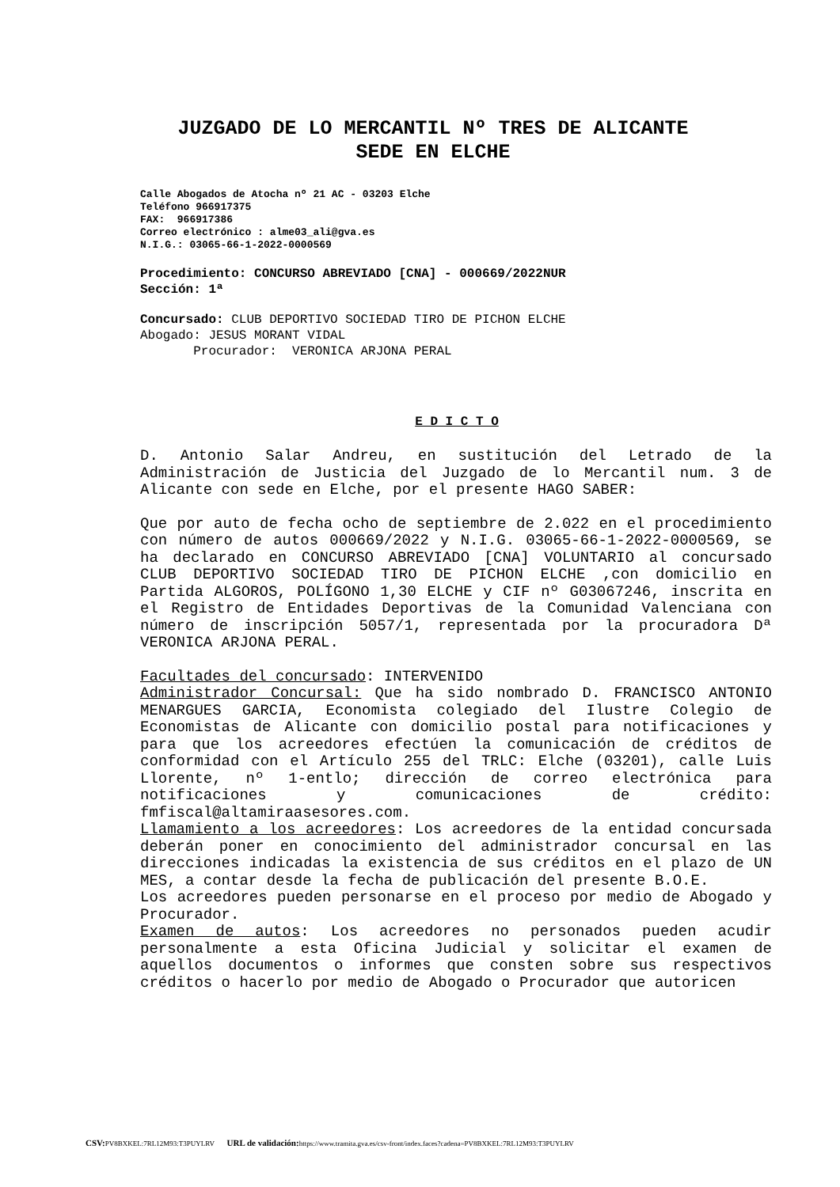JUZGADO DE LO MERCANTIL Nº TRES DE ALICANTE
SEDE EN ELCHE
Calle Abogados de Atocha nº 21 AC - 03203 Elche
Teléfono 966917375
FAX: 966917386
Correo electrónico : alme03_ali@gva.es
N.I.G.: 03065-66-1-2022-0000569
Procedimiento: CONCURSO ABREVIADO [CNA] - 000669/2022NUR
Sección: 1ª
Concursado: CLUB DEPORTIVO SOCIEDAD TIRO DE PICHON ELCHE
Abogado: JESUS MORANT VIDAL
Procurador: VERONICA ARJONA PERAL
E D I C T O
D. Antonio Salar Andreu, en sustitución del Letrado de la Administración de Justicia del Juzgado de lo Mercantil num. 3 de Alicante con sede en Elche, por el presente HAGO SABER:
Que por auto de fecha ocho de septiembre de 2.022 en el procedimiento con número de autos 000669/2022 y N.I.G. 03065-66-1-2022-0000569, se ha declarado en CONCURSO ABREVIADO [CNA] VOLUNTARIO al concursado CLUB DEPORTIVO SOCIEDAD TIRO DE PICHON ELCHE ,con domicilio en Partida ALGOROS, POLÍGONO 1,30 ELCHE y CIF nº G03067246, inscrita en el Registro de Entidades Deportivas de la Comunidad Valenciana con número de inscripción 5057/1, representada por la procuradora Dª VERONICA ARJONA PERAL.
Facultades del concursado: INTERVENIDO
Administrador Concursal: Que ha sido nombrado D. FRANCISCO ANTONIO MENARGUES GARCIA, Economista colegiado del Ilustre Colegio de Economistas de Alicante con domicilio postal para notificaciones y para que los acreedores efectúen la comunicación de créditos de conformidad con el Artículo 255 del TRLC: Elche (03201), calle Luis Llorente, nº 1-entlo; dirección de correo electrónica para notificaciones y comunicaciones de crédito: fmfiscal@altamiraasesores.com.
Llamamiento a los acreedores: Los acreedores de la entidad concursada deberán poner en conocimiento del administrador concursal en las direcciones indicadas la existencia de sus créditos en el plazo de UN MES, a contar desde la fecha de publicación del presente B.O.E.
Los acreedores pueden personarse en el proceso por medio de Abogado y Procurador.
Examen de autos: Los acreedores no personados pueden acudir personalmente a esta Oficina Judicial y solicitar el examen de aquellos documentos o informes que consten sobre sus respectivos créditos o hacerlo por medio de Abogado o Procurador que autoricen
CSV: PV8BXKEL:7RL12M93:T3PUYLRV URL de validación: https://www.tramita.gva.es/csv-front/index.faces?cadena=PV8BXKEL:7RL12M93:T3PUYLRV